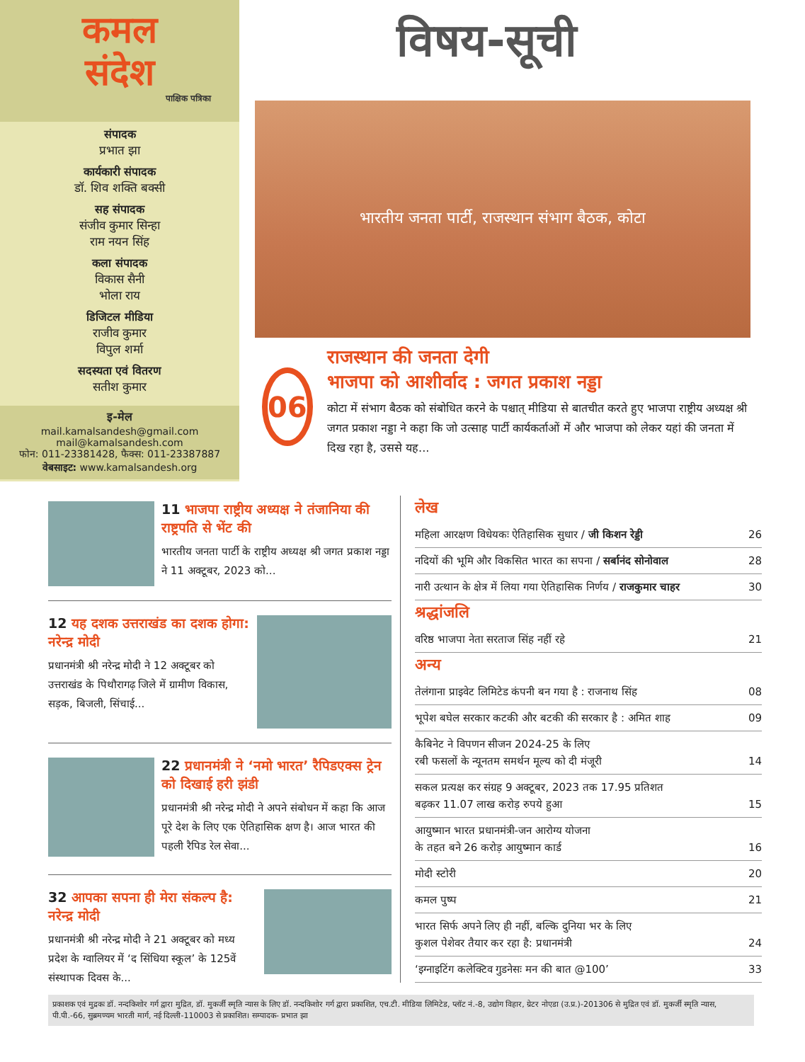कमल
संदेश
पाक्षिक पत्रिका
संपादक
प्रभात झा
कार्यकारी संपादक
डॉ. शिव शक्ति बक्सी
सह संपादक
संजीव कुमार सिन्हा
राम नयन सिंह
कला संपादक
विकास सैनी
भोला राय
डिजिटल मीडिया
राजीव कुमार
विपुल शर्मा
सदस्यता एवं वितरण
सतीश कुमार
इ-मेल
mail.kamalsandesh@gmail.com
mail@kamalsandesh.com
फोन: 011-23381428, फैक्स: 011-23387887
वेबसाइट: www.kamalsandesh.org
विषय-सूची
भारतीय जनता पार्टी, राजस्थान संभाग बैठक, कोटा
06
राजस्थान की जनता देगी
भाजपा को आशीर्वाद : जगत प्रकाश नड्डा
कोटा में संभाग बैठक को संबोधित करने के पश्चात् मीडिया से बातचीत करते हुए भाजपा राष्ट्रीय अध्यक्ष श्री जगत प्रकाश नड्डा ने कहा कि जो उत्साह पार्टी कार्यकर्ताओं में और भाजपा को लेकर यहां की जनता में दिख रहा है, उससे यह...
11 भाजपा राष्ट्रीय अध्यक्ष ने तंजानिया की राष्ट्रपति से भेंट की
भारतीय जनता पार्टी के राष्ट्रीय अध्यक्ष श्री जगत प्रकाश नड्डा ने 11 अक्टूबर, 2023 को...
12 यह दशक उत्तराखंड का दशक होगा: नरेन्द्र मोदी
प्रधानमंत्री श्री नरेन्द्र मोदी ने 12 अक्टूबर को उत्तराखंड के पिथौरागढ़ जिले में ग्रामीण विकास, सड़क, बिजली, सिंचाई...
22 प्रधानमंत्री ने ‘नमो भारत’ रैपिडएक्स ट्रेन को दिखाई हरी झंडी
प्रधानमंत्री श्री नरेन्द्र मोदी ने अपने संबोधन में कहा कि आज पूरे देश के लिए एक ऐतिहासिक क्षण है। आज भारत की पहली रैपिड रेल सेवा...
32 आपका सपना ही मेरा संकल्प है: नरेन्द्र मोदी
प्रधानमंत्री श्री नरेन्द्र मोदी ने 21 अक्टूबर को मध्य प्रदेश के ग्वालियर में ‘द सिंधिया स्कूल’ के 125वें संस्थापक दिवस के...
लेख
महिला आरक्षण विधेयकः ऐतिहासिक सुधार / जी किशन रेड्डी 26
नदियों की भूमि और विकसित भारत का सपना / सर्बानंद सोनोवाल 28
नारी उत्थान के क्षेत्र में लिया गया ऐतिहासिक निर्णय / राजकुमार चाहर 30
श्रद्धांजलि
वरिष्ठ भाजपा नेता सरताज सिंह नहीं रहे 21
अन्य
तेलंगाना प्राइवेट लिमिटेड कंपनी बन गया है : राजनाथ सिंह 08
भूपेश बघेल सरकार कटकी और बटकी की सरकार है : अमित शाह 09
कैबिनेट ने विपणन सीजन 2024-25 के लिए
रबी फसलों के न्यूनतम समर्थन मूल्य को दी मंजूरी
14
सकल प्रत्यक्ष कर संग्रह 9 अक्टूबर, 2023 तक 17.95 प्रतिशत
बढ़कर 11.07 लाख करोड़ रुपये हुआ
15
आयुष्मान भारत प्रधानमंत्री-जन आरोग्य योजना
के तहत बने 26 करोड़ आयुष्मान कार्ड
16
मोदी स्टोरी 20
कमल पुष्प 21
भारत सिर्फ अपने लिए ही नहीं, बल्कि दुनिया भर के लिए
कुशल पेशेवर तैयार कर रहा है: प्रधानमंत्री
24
‘इग्नाइटिंग कलेक्टिव गुडनेसः मन की बात @100’ 33
प्रकाशक एवं मुद्रकः डॉ. नन्दकिशोर गर्ग द्वारा मुद्रित, डॉ. मुकर्जी स्मृति न्यास के लिए डॉ. नन्दकिशोर गर्ग द्वारा प्रकाशित, एच.टी. मीडिया लिमिटेड, प्लॉट नं.-8, उद्योग विहार, ग्रेटर नोएडा (उ.प्र.)-201306 से मुद्रित एवं डॉ. मुकर्जी स्मृति न्यास, पी.पी.-66, सुब्रमण्यम भारती मार्ग, नई दिल्ली-110003 से प्रकाशित। सम्पादक- प्रभात झा